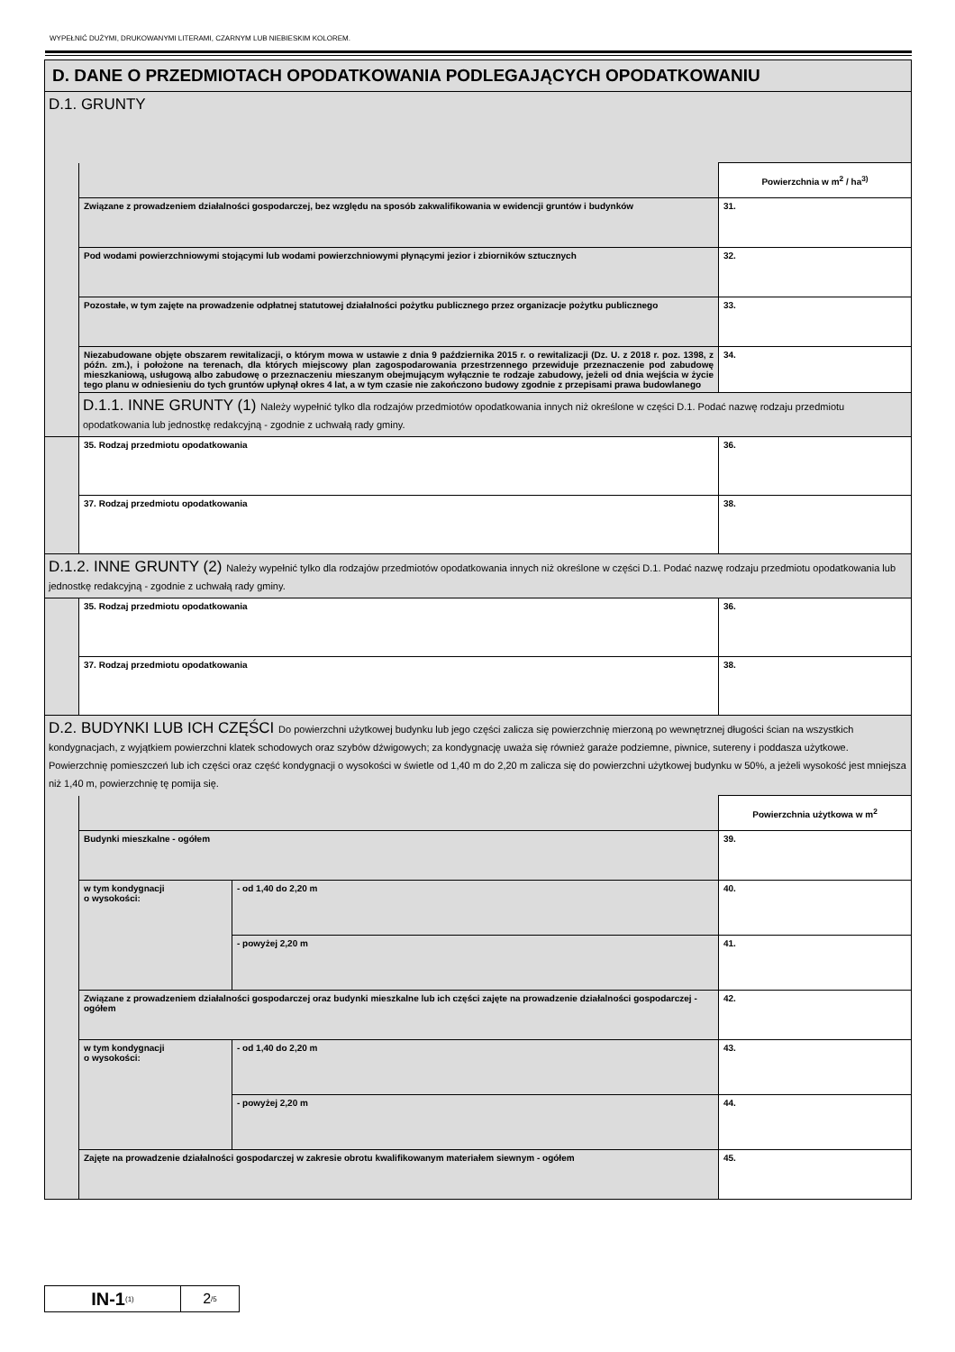WYPEŁNIĆ DUŻYMI, DRUKOWANYMI LITERAMI, CZARNYM LUB NIEBIESKIM KOLOREM.
| D. DANE O PRZEDMIOTACH OPODATKOWANIA PODLEGAJĄCYCH OPODATKOWANIU | | | |
| D.1. GRUNTY | | | |
| | | | Powierzchnia w m<sup>2</sup> / ha<sup>3)</sup> |
| | Związane z prowadzeniem działalności gospodarczej, bez względu na sposób zakwalifikowania w ewidencji gruntów i budynków | | 31. |
| | Pod wodami powierzchniowymi stojącymi lub wodami powierzchniowymi płynącymi jezior i zbiorników sztucznych | | 32. |
| | Pozostałe, w tym zajęte na prowadzenie odpłatnej statutowej działalności pożytku publicznego przez organizacje pożytku publicznego | | 33. |
| | Niezabudowane objęte obszarem rewitalizacji, o którym mowa w ustawie z dnia 9 października 2015 r. o rewitalizacji (Dz. U. z 2018 r. poz. 1398, z późn. zm.), i położone na terenach, dla których miejscowy plan zagospodarowania przestrzennego przewiduje przeznaczenie pod zabudowę mieszkaniową, usługową albo zabudowę o przeznaczeniu mieszanym obejmującym wyłącznie te rodzaje zabudowy, jeżeli od dnia wejścia w życie tego planu w odniesieniu do tych gruntów upłynął okres 4 lat, a w tym czasie nie zakończono budowy zgodnie z przepisami prawa budowlanego | | 34. |
| | D.1.1. INNE GRUNTY (1) Należy wypełnić tylko dla rodzajów przedmiotów opodatkowania innych niż określone w części D.1. Podać nazwę rodzaju przedmiotu opodatkowania lub jednostkę redakcyjną - zgodnie z uchwałą rady gminy. | | |
| | 35. Rodzaj przedmiotu opodatkowania | | 36. |
| | 37. Rodzaj przedmiotu opodatkowania | | 38. |
| D.1.2. INNE GRUNTY (2) Należy wypełnić tylko dla rodzajów przedmiotów opodatkowania innych niż określone w części D.1. Podać nazwę rodzaju przedmiotu opodatkowania lub jednostkę redakcyjną - zgodnie z uchwałą rady gminy. | | | |
| | 35. Rodzaj przedmiotu opodatkowania | | 36. |
| | 37. Rodzaj przedmiotu opodatkowania | | 38. |
| D.2. BUDYNKI LUB ICH CZĘŚCI Do powierzchni użytkowej budynku lub jego części zalicza się powierzchnię mierzoną po wewnętrznej długości ścian na wszystkich kondygnacjach, z wyjątkiem powierzchni klatek schodowych oraz szybów dźwigowych; za kondygnację uważa się również garaże podziemne, piwnice, sutereny i poddasza użytkowe. Powierzchnię pomieszczeń lub ich części oraz część kondygnacji o wysokości w świetle od 1,40 m do 2,20 m zalicza się do powierzchni użytkowej budynku w 50%, a jeżeli wysokość jest mniejsza niż 1,40 m, powierzchnię tę pomija się. | | | |
| | | | Powierzchnia użytkowa w m<sup>2</sup> |
| | Budynki mieszkalne - ogółem | | 39. |
| | w tym kondygnacji o wysokości: | - od 1,40 do 2,20 m | 40. |
| | | - powyżej 2,20 m | 41. |
| | Związane z prowadzeniem działalności gospodarczej oraz budynki mieszkalne lub ich części zajęte na prowadzenie działalności gospodarczej - ogółem | | 42. |
| | w tym kondygnacji o wysokości: | - od 1,40 do 2,20 m | 43. |
| | | - powyżej 2,20 m | 44. |
| | Zajęte na prowadzenie działalności gospodarczej w zakresie obrotu kwalifikowanym materiałem siewnym - ogółem | | 45. |
IN-1<sub>(1)</sub>
2 /5